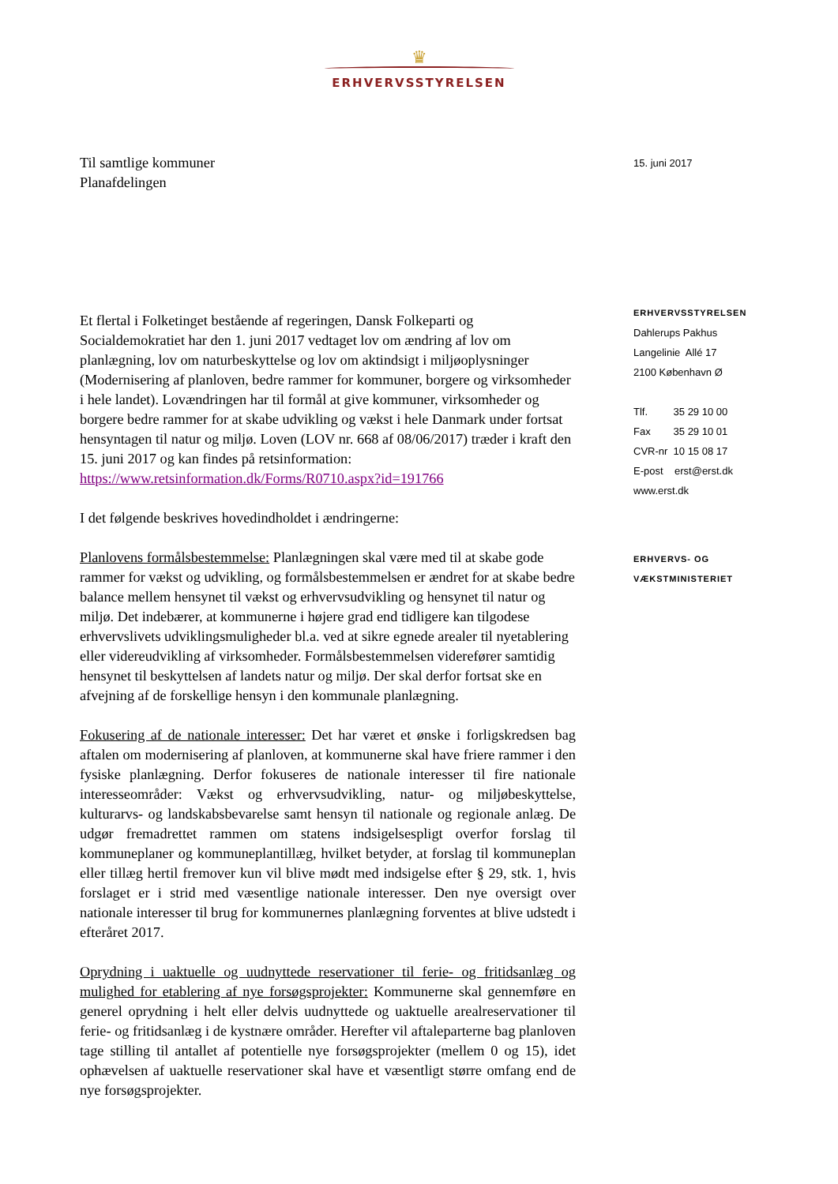♛
ERHVERVSSTYRELSEN
Til samtlige kommuner
Planafdelingen
Et flertal i Folketinget bestående af regeringen, Dansk Folkeparti og Socialdemokratiet har den 1. juni 2017 vedtaget lov om ændring af lov om planlægning, lov om naturbeskyttelse og lov om aktindsigt i miljøoplysninger (Modernisering af planloven, bedre rammer for kommuner, borgere og virksomheder i hele landet). Lovændringen har til formål at give kommuner, virksomheder og borgere bedre rammer for at skabe udvikling og vækst i hele Danmark under fortsat hensyntagen til natur og miljø. Loven (LOV nr. 668 af 08/06/2017) træder i kraft den 15. juni 2017 og kan findes på retsinformation:
https://www.retsinformation.dk/Forms/R0710.aspx?id=191766
I det følgende beskrives hovedindholdet i ændringerne:
Planlovens formålsbestemmelse: Planlægningen skal være med til at skabe gode rammer for vækst og udvikling, og formålsbestemmelsen er ændret for at skabe bedre balance mellem hensynet til vækst og erhvervsudvikling og hensynet til natur og miljø. Det indebærer, at kommunerne i højere grad end tidligere kan tilgodese erhvervslivets udviklingsmuligheder bl.a. ved at sikre egnede arealer til nyetablering eller videreudvikling af virksomheder. Formålsbestemmelsen viderefører samtidig hensynet til beskyttelsen af landets natur og miljø. Der skal derfor fortsat ske en afvejning af de forskellige hensyn i den kommunale planlægning.
Fokusering af de nationale interesser: Det har været et ønske i forligskredsen bag aftalen om modernisering af planloven, at kommunerne skal have friere rammer i den fysiske planlægning. Derfor fokuseres de nationale interesser til fire nationale interesseområder: Vækst og erhvervsudvikling, natur- og miljøbeskyttelse, kulturarvs- og landskabsbevarelse samt hensyn til nationale og regionale anlæg. De udgør fremadrettet rammen om statens indsigelsespligt overfor forslag til kommuneplaner og kommuneplantillæg, hvilket betyder, at forslag til kommuneplan eller tillæg hertil fremover kun vil blive mødt med indsigelse efter § 29, stk. 1, hvis forslaget er i strid med væsentlige nationale interesser. Den nye oversigt over nationale interesser til brug for kommunernes planlægning forventes at blive udstedt i efteråret 2017.
Oprydning i uaktuelle og uudnyttede reservationer til ferie- og fritidsanlæg og mulighed for etablering af nye forsøgsprojekter: Kommunerne skal gennemføre en generel oprydning i helt eller delvis uudnyttede og uaktuelle arealreservationer til ferie- og fritidsanlæg i de kystnære områder. Herefter vil aftaleparterne bag planloven tage stilling til antallet af potentielle nye forsøgsprojekter (mellem 0 og 15), idet ophævelsen af uaktuelle reservationer skal have et væsentligt større omfang end de nye forsøgsprojekter.
15. juni 2017
ERHVERVSSTYRELSEN
Dahlerups Pakhus
Langelinie Allé 17
2100 København Ø
Tlf. 35 29 10 00
Fax 35 29 10 01
CVR-nr 10 15 08 17
E-post erst@erst.dk
www.erst.dk
ERHVERVS- OG
VÆKSTMINISTERIET